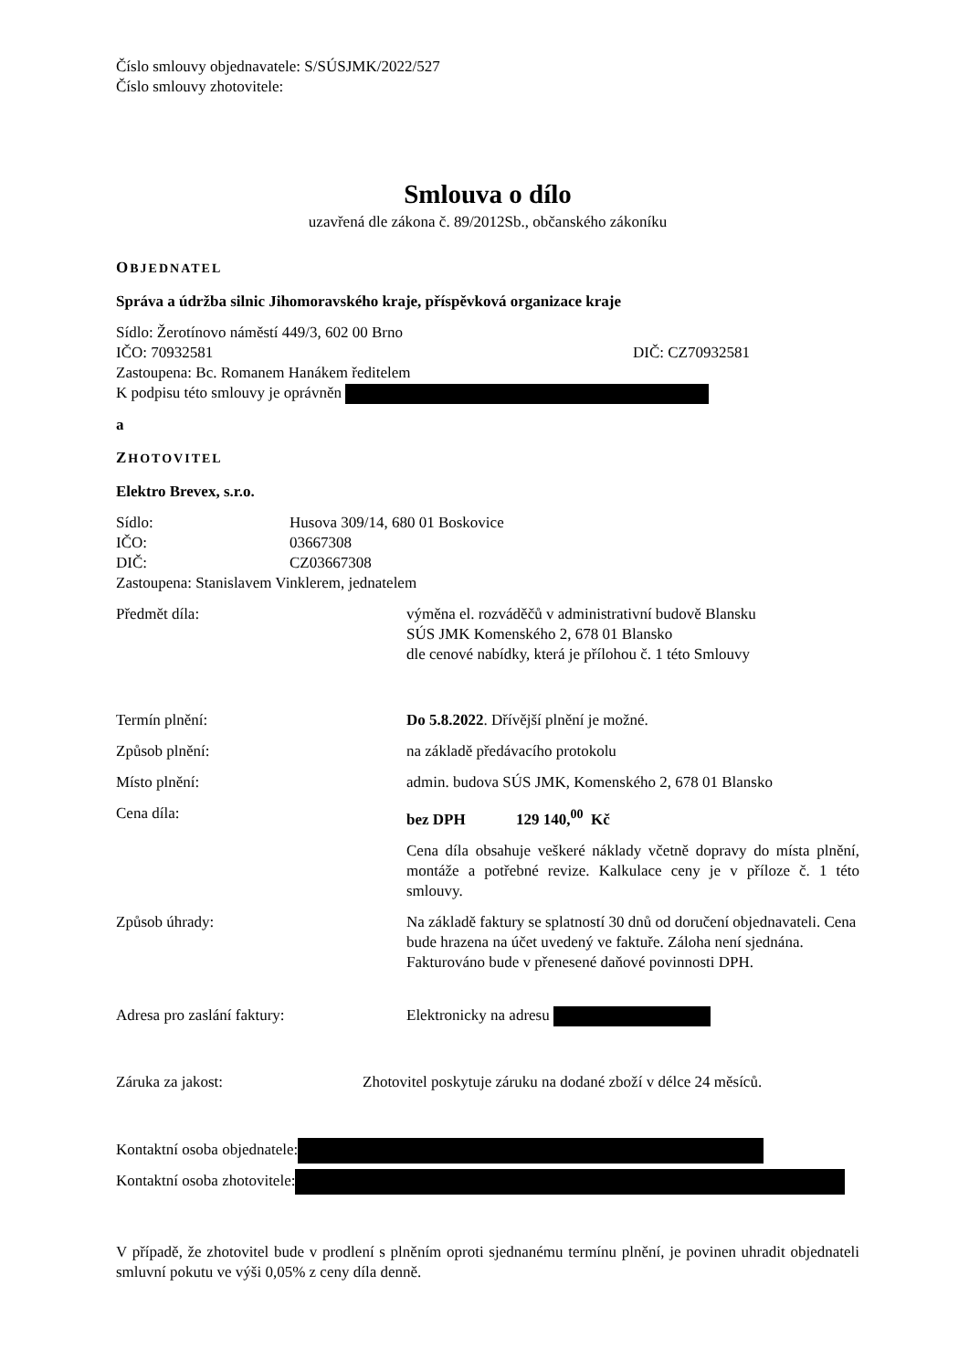Číslo smlouvy objednavatele: S/SÚSJMK/2022/527
Číslo smlouvy zhotovitele:
Smlouva o dílo
uzavřená dle zákona č. 89/2012Sb., občanského zákoníku
OBJEDNATEL
Správa a údržba silnic Jihomoravského kraje, příspěvková organizace kraje
Sídlo: Žerotínovo náměstí 449/3, 602 00 Brno
IČO: 70932581 DIČ: CZ70932581
Zastoupena: Bc. Romanem Hanákem ředitelem
K podpisu této smlouvy je oprávněn
a
ZHOTOVITEL
Elektro Brevex, s.r.o.
Sídlo: Husova 309/14, 680 01 Boskovice
IČO: 03667308
DIČ: CZ03667308
Zastoupena: Stanislavem Vinklerem, jednatelem
Předmět díla: výměna el. rozváděčů v administrativní budově Blansku
SÚS JMK Komenského 2, 678 01 Blansko
dle cenové nabídky, která je přílohou č. 1 této Smlouvy
Termín plnění: Do 5.8.2022. Dřívější plnění je možné.
Způsob plnění: na základě předávacího protokolu
Místo plnění: admin. budova SÚS JMK, Komenského 2, 678 01 Blansko
Cena díla: bez DPH 129 140,<sup>00</sup> Kč
Cena díla obsahuje veškeré náklady včetně dopravy do místa plnění, montáže a potřebné revize. Kalkulace ceny je v příloze č. 1 této smlouvy.
Způsob úhrady: Na základě faktury se splatností 30 dnů od doručení objednavateli. Cena bude hrazena na účet uvedený ve faktuře. Záloha není sjednána. Fakturováno bude v přenesené daňové povinnosti DPH.
Adresa pro zaslání faktury: Elektronicky na adresu
Záruka za jakost: Zhotovitel poskytuje záruku na dodané zboží v délce 24 měsíců.
Kontaktní osoba objednatele:
Kontaktní osoba zhotovitele:
V případě, že zhotovitel bude v prodlení s plněním oproti sjednanému termínu plnění, je povinen uhradit objednateli smluvní pokutu ve výši 0,05% z ceny díla denně.